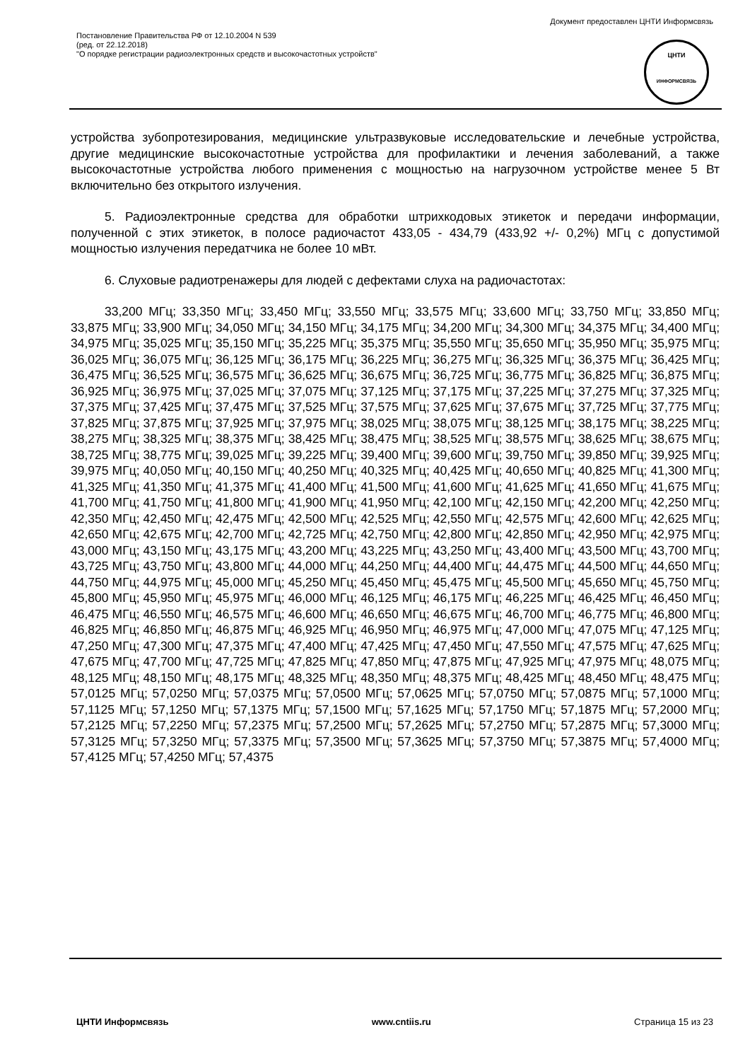Документ предоставлен ЦНТИ Информсвязь
Постановление Правительства РФ от 12.10.2004 N 539
(ред. от 22.12.2018)
"О порядке регистрации радиоэлектронных средств и высокочастотных устройств"
ЦНТИ
ИНФОРМСВЯЗЬ
устройства зубопротезирования, медицинские ультразвуковые исследовательские и лечебные устройства, другие медицинские высокочастотные устройства для профилактики и лечения заболеваний, а также высокочастотные устройства любого применения с мощностью на нагрузочном устройстве менее 5 Вт включительно без открытого излучения.
5. Радиоэлектронные средства для обработки штрихкодовых этикеток и передачи информации, полученной с этих этикеток, в полосе радиочастот 433,05 - 434,79 (433,92 +/- 0,2%) МГц с допустимой мощностью излучения передатчика не более 10 мВт.
6. Слуховые радиотренажеры для людей с дефектами слуха на радиочастотах:
33,200 МГц; 33,350 МГц; 33,450 МГц; 33,550 МГц; 33,575 МГц; 33,600 МГц; 33,750 МГц; 33,850 МГц; 33,875 МГц; 33,900 МГц; 34,050 МГц; 34,150 МГц; 34,175 МГц; 34,200 МГц; 34,300 МГц; 34,375 МГц; 34,400 МГц; 34,975 МГц; 35,025 МГц; 35,150 МГц; 35,225 МГц; 35,375 МГц; 35,550 МГц; 35,650 МГц; 35,950 МГц; 35,975 МГц; 36,025 МГц; 36,075 МГц; 36,125 МГц; 36,175 МГц; 36,225 МГц; 36,275 МГц; 36,325 МГц; 36,375 МГц; 36,425 МГц; 36,475 МГц; 36,525 МГц; 36,575 МГц; 36,625 МГц; 36,675 МГц; 36,725 МГц; 36,775 МГц; 36,825 МГц; 36,875 МГц; 36,925 МГц; 36,975 МГц; 37,025 МГц; 37,075 МГц; 37,125 МГц; 37,175 МГц; 37,225 МГц; 37,275 МГц; 37,325 МГц; 37,375 МГц; 37,425 МГц; 37,475 МГц; 37,525 МГц; 37,575 МГц; 37,625 МГц; 37,675 МГц; 37,725 МГц; 37,775 МГц; 37,825 МГц; 37,875 МГц; 37,925 МГц; 37,975 МГц; 38,025 МГц; 38,075 МГц; 38,125 МГц; 38,175 МГц; 38,225 МГц; 38,275 МГц; 38,325 МГц; 38,375 МГц; 38,425 МГц; 38,475 МГц; 38,525 МГц; 38,575 МГц; 38,625 МГц; 38,675 МГц; 38,725 МГц; 38,775 МГц; 39,025 МГц; 39,225 МГц; 39,400 МГц; 39,600 МГц; 39,750 МГц; 39,850 МГц; 39,925 МГц; 39,975 МГц; 40,050 МГц; 40,150 МГц; 40,250 МГц; 40,325 МГц; 40,425 МГц; 40,650 МГц; 40,825 МГц; 41,300 МГц; 41,325 МГц; 41,350 МГц; 41,375 МГц; 41,400 МГц; 41,500 МГц; 41,600 МГц; 41,625 МГц; 41,650 МГц; 41,675 МГц; 41,700 МГц; 41,750 МГц; 41,800 МГц; 41,900 МГц; 41,950 МГц; 42,100 МГц; 42,150 МГц; 42,200 МГц; 42,250 МГц; 42,350 МГц; 42,450 МГц; 42,475 МГц; 42,500 МГц; 42,525 МГц; 42,550 МГц; 42,575 МГц; 42,600 МГц; 42,625 МГц; 42,650 МГц; 42,675 МГц; 42,700 МГц; 42,725 МГц; 42,750 МГц; 42,800 МГц; 42,850 МГц; 42,950 МГц; 42,975 МГц; 43,000 МГц; 43,150 МГц; 43,175 МГц; 43,200 МГц; 43,225 МГц; 43,250 МГц; 43,400 МГц; 43,500 МГц; 43,700 МГц; 43,725 МГц; 43,750 МГц; 43,800 МГц; 44,000 МГц; 44,250 МГц; 44,400 МГц; 44,475 МГц; 44,500 МГц; 44,650 МГц; 44,750 МГц; 44,975 МГц; 45,000 МГц; 45,250 МГц; 45,450 МГц; 45,475 МГц; 45,500 МГц; 45,650 МГц; 45,750 МГц; 45,800 МГц; 45,950 МГц; 45,975 МГц; 46,000 МГц; 46,125 МГц; 46,175 МГц; 46,225 МГц; 46,425 МГц; 46,450 МГц; 46,475 МГц; 46,550 МГц; 46,575 МГц; 46,600 МГц; 46,650 МГц; 46,675 МГц; 46,700 МГц; 46,775 МГц; 46,800 МГц; 46,825 МГц; 46,850 МГц; 46,875 МГц; 46,925 МГц; 46,950 МГц; 46,975 МГц; 47,000 МГц; 47,075 МГц; 47,125 МГц; 47,250 МГц; 47,300 МГц; 47,375 МГц; 47,400 МГц; 47,425 МГц; 47,450 МГц; 47,550 МГц; 47,575 МГц; 47,625 МГц; 47,675 МГц; 47,700 МГц; 47,725 МГц; 47,825 МГц; 47,850 МГц; 47,875 МГц; 47,925 МГц; 47,975 МГц; 48,075 МГц; 48,125 МГц; 48,150 МГц; 48,175 МГц; 48,325 МГц; 48,350 МГц; 48,375 МГц; 48,425 МГц; 48,450 МГц; 48,475 МГц; 57,0125 МГц; 57,0250 МГц; 57,0375 МГц; 57,0500 МГц; 57,0625 МГц; 57,0750 МГц; 57,0875 МГц; 57,1000 МГц; 57,1125 МГц; 57,1250 МГц; 57,1375 МГц; 57,1500 МГц; 57,1625 МГц; 57,1750 МГц; 57,1875 МГц; 57,2000 МГц; 57,2125 МГц; 57,2250 МГц; 57,2375 МГц; 57,2500 МГц; 57,2625 МГц; 57,2750 МГц; 57,2875 МГц; 57,3000 МГц; 57,3125 МГц; 57,3250 МГц; 57,3375 МГц; 57,3500 МГц; 57,3625 МГц; 57,3750 МГц; 57,3875 МГц; 57,4000 МГц; 57,4125 МГц; 57,4250 МГц; 57,4375
ЦНТИ Информсвязь www.cntiis.ru Страница 15 из 23